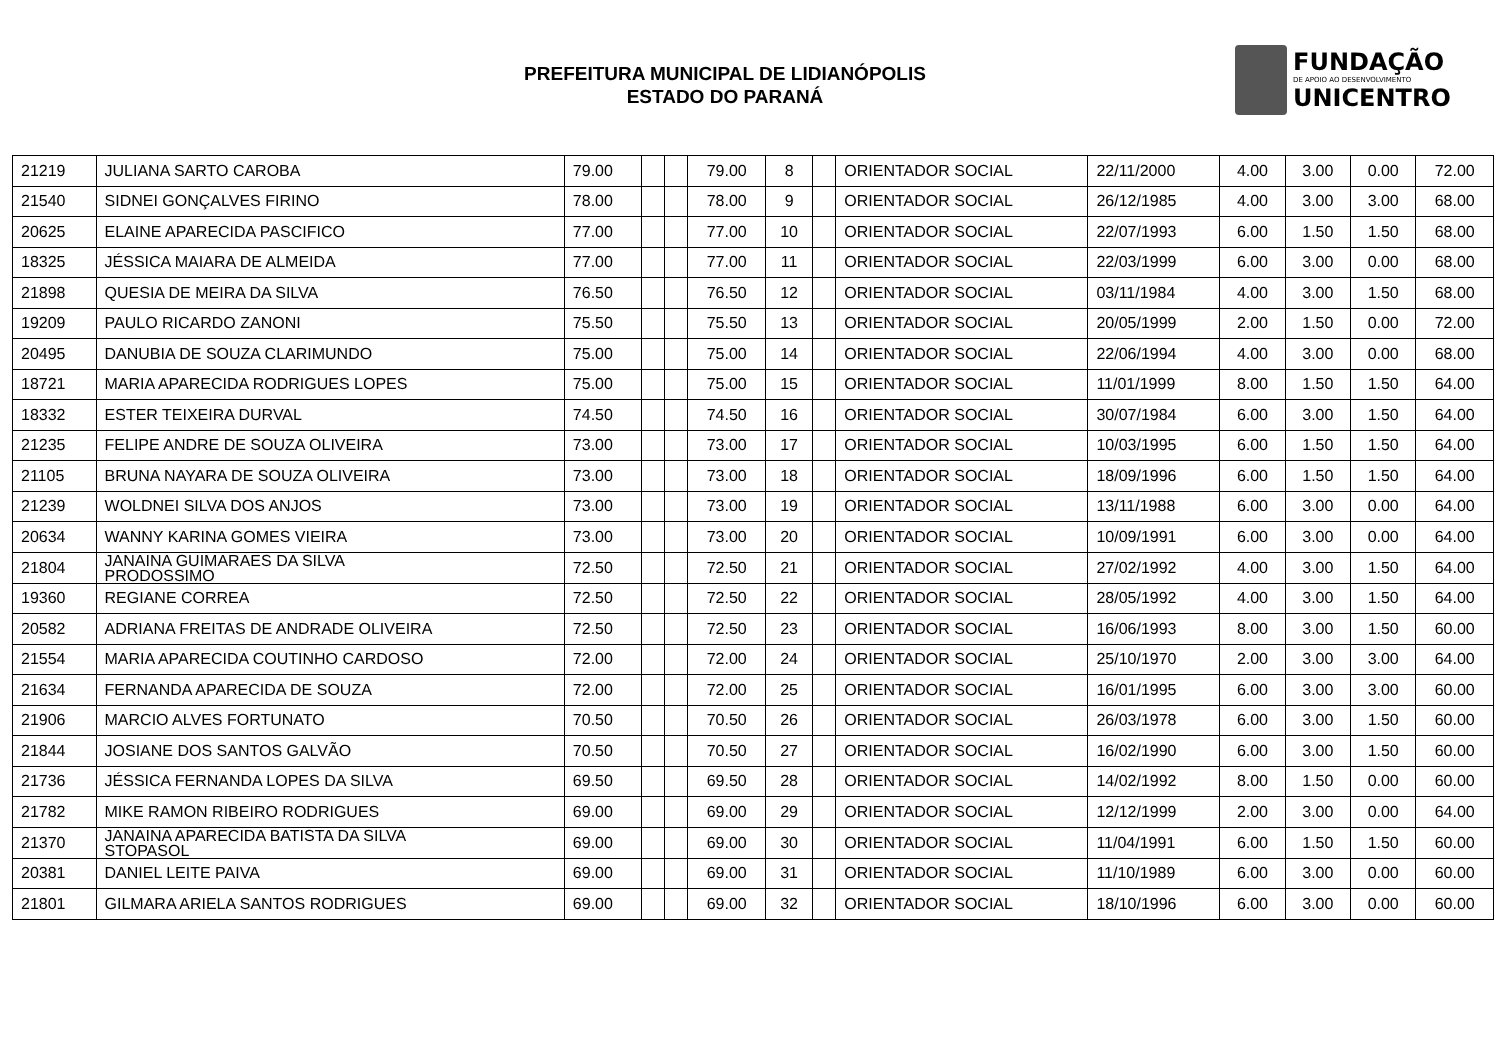PREFEITURA MUNICIPAL DE LIDIANÓPOLIS
ESTADO DO PARANÁ
FUNDAÇÃO
DE APOIO AO DESENVOLVIMENTO
UNICENTRO
| 21219 | JULIANA SARTO CAROBA | 79.00 | | | 79.00 | 8 | | ORIENTADOR SOCIAL | 22/11/2000 | 4.00 | 3.00 | 0.00 | 72.00 |
| 21540 | SIDNEI GONÇALVES FIRINO | 78.00 | | | 78.00 | 9 | | ORIENTADOR SOCIAL | 26/12/1985 | 4.00 | 3.00 | 3.00 | 68.00 |
| 20625 | ELAINE APARECIDA PASCIFICO | 77.00 | | | 77.00 | 10 | | ORIENTADOR SOCIAL | 22/07/1993 | 6.00 | 1.50 | 1.50 | 68.00 |
| 18325 | JÉSSICA MAIARA DE ALMEIDA | 77.00 | | | 77.00 | 11 | | ORIENTADOR SOCIAL | 22/03/1999 | 6.00 | 3.00 | 0.00 | 68.00 |
| 21898 | QUESIA DE MEIRA DA SILVA | 76.50 | | | 76.50 | 12 | | ORIENTADOR SOCIAL | 03/11/1984 | 4.00 | 3.00 | 1.50 | 68.00 |
| 19209 | PAULO RICARDO ZANONI | 75.50 | | | 75.50 | 13 | | ORIENTADOR SOCIAL | 20/05/1999 | 2.00 | 1.50 | 0.00 | 72.00 |
| 20495 | DANUBIA DE SOUZA CLARIMUNDO | 75.00 | | | 75.00 | 14 | | ORIENTADOR SOCIAL | 22/06/1994 | 4.00 | 3.00 | 0.00 | 68.00 |
| 18721 | MARIA APARECIDA RODRIGUES LOPES | 75.00 | | | 75.00 | 15 | | ORIENTADOR SOCIAL | 11/01/1999 | 8.00 | 1.50 | 1.50 | 64.00 |
| 18332 | ESTER TEIXEIRA DURVAL | 74.50 | | | 74.50 | 16 | | ORIENTADOR SOCIAL | 30/07/1984 | 6.00 | 3.00 | 1.50 | 64.00 |
| 21235 | FELIPE ANDRE DE SOUZA OLIVEIRA | 73.00 | | | 73.00 | 17 | | ORIENTADOR SOCIAL | 10/03/1995 | 6.00 | 1.50 | 1.50 | 64.00 |
| 21105 | BRUNA NAYARA DE SOUZA OLIVEIRA | 73.00 | | | 73.00 | 18 | | ORIENTADOR SOCIAL | 18/09/1996 | 6.00 | 1.50 | 1.50 | 64.00 |
| 21239 | WOLDNEI SILVA DOS ANJOS | 73.00 | | | 73.00 | 19 | | ORIENTADOR SOCIAL | 13/11/1988 | 6.00 | 3.00 | 0.00 | 64.00 |
| 20634 | WANNY KARINA GOMES VIEIRA | 73.00 | | | 73.00 | 20 | | ORIENTADOR SOCIAL | 10/09/1991 | 6.00 | 3.00 | 0.00 | 64.00 |
| 21804 | JANAINA GUIMARAES DA SILVA PRODOSSIMO | 72.50 | | | 72.50 | 21 | | ORIENTADOR SOCIAL | 27/02/1992 | 4.00 | 3.00 | 1.50 | 64.00 |
| 19360 | REGIANE CORREA | 72.50 | | | 72.50 | 22 | | ORIENTADOR SOCIAL | 28/05/1992 | 4.00 | 3.00 | 1.50 | 64.00 |
| 20582 | ADRIANA FREITAS DE ANDRADE OLIVEIRA | 72.50 | | | 72.50 | 23 | | ORIENTADOR SOCIAL | 16/06/1993 | 8.00 | 3.00 | 1.50 | 60.00 |
| 21554 | MARIA APARECIDA COUTINHO CARDOSO | 72.00 | | | 72.00 | 24 | | ORIENTADOR SOCIAL | 25/10/1970 | 2.00 | 3.00 | 3.00 | 64.00 |
| 21634 | FERNANDA APARECIDA DE SOUZA | 72.00 | | | 72.00 | 25 | | ORIENTADOR SOCIAL | 16/01/1995 | 6.00 | 3.00 | 3.00 | 60.00 |
| 21906 | MARCIO ALVES FORTUNATO | 70.50 | | | 70.50 | 26 | | ORIENTADOR SOCIAL | 26/03/1978 | 6.00 | 3.00 | 1.50 | 60.00 |
| 21844 | JOSIANE DOS SANTOS GALVÃO | 70.50 | | | 70.50 | 27 | | ORIENTADOR SOCIAL | 16/02/1990 | 6.00 | 3.00 | 1.50 | 60.00 |
| 21736 | JÉSSICA FERNANDA LOPES DA SILVA | 69.50 | | | 69.50 | 28 | | ORIENTADOR SOCIAL | 14/02/1992 | 8.00 | 1.50 | 0.00 | 60.00 |
| 21782 | MIKE RAMON RIBEIRO RODRIGUES | 69.00 | | | 69.00 | 29 | | ORIENTADOR SOCIAL | 12/12/1999 | 2.00 | 3.00 | 0.00 | 64.00 |
| 21370 | JANAINA APARECIDA BATISTA DA SILVA STOPASOL | 69.00 | | | 69.00 | 30 | | ORIENTADOR SOCIAL | 11/04/1991 | 6.00 | 1.50 | 1.50 | 60.00 |
| 20381 | DANIEL LEITE PAIVA | 69.00 | | | 69.00 | 31 | | ORIENTADOR SOCIAL | 11/10/1989 | 6.00 | 3.00 | 0.00 | 60.00 |
| 21801 | GILMARA ARIELA SANTOS RODRIGUES | 69.00 | | | 69.00 | 32 | | ORIENTADOR SOCIAL | 18/10/1996 | 6.00 | 3.00 | 0.00 | 60.00 |